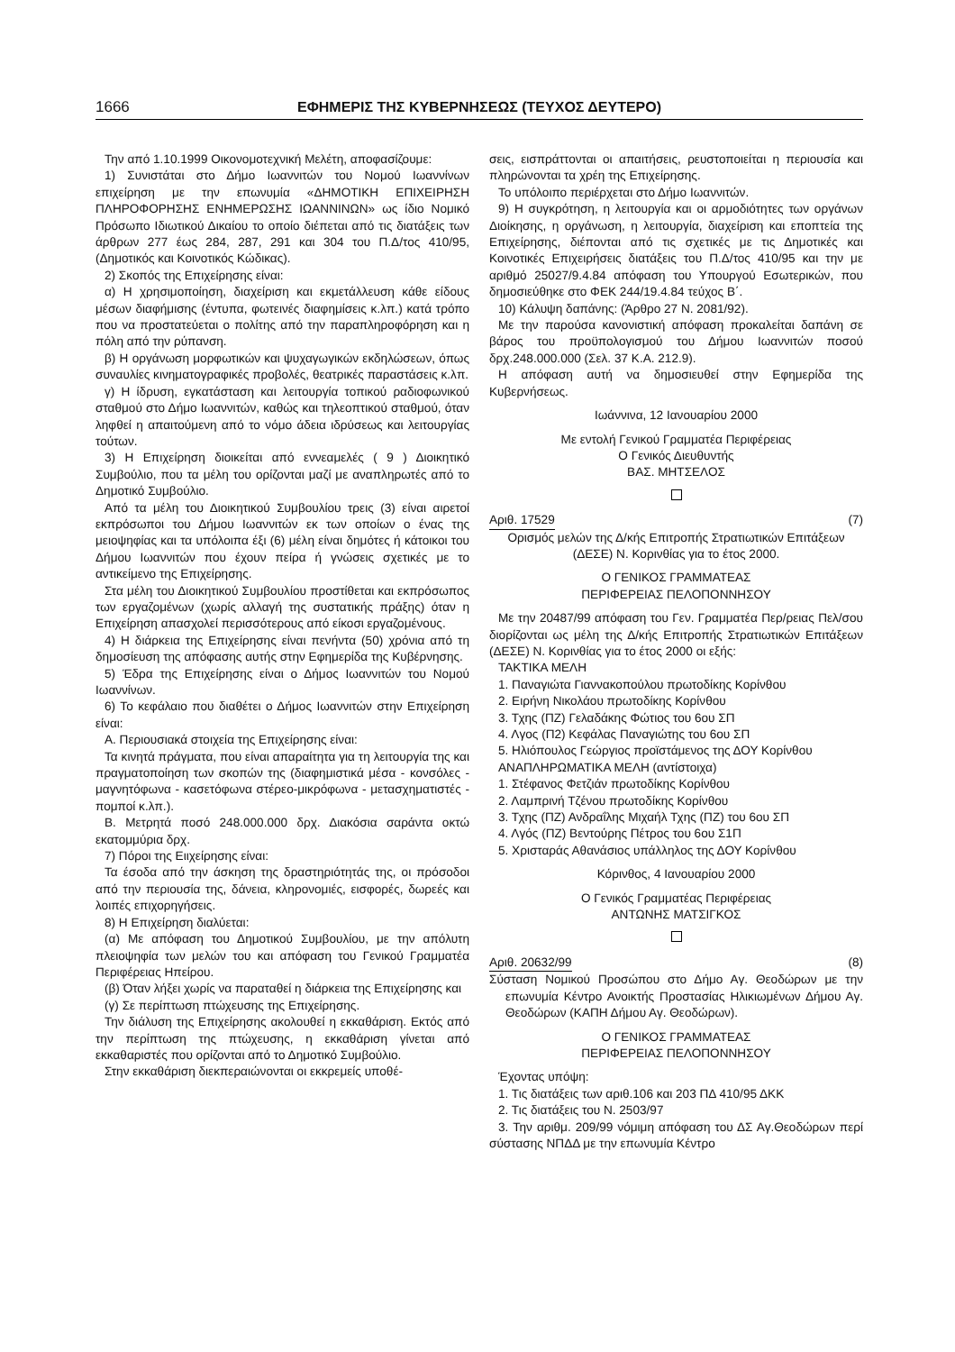1666 ΕΦΗΜΕΡΙΣ ΤΗΣ ΚΥΒΕΡΝΗΣΕΩΣ (ΤΕΥΧΟΣ ΔΕΥΤΕΡΟ)
Την από 1.10.1999 Οικονομοτεχνική Μελέτη, αποφασίζουμε:
1) Συνιστάται στο Δήμο Ιωαννιτών του Νομού Ιωαννίνων επιχείρηση με την επωνυμία «ΔΗΜΟΤΙΚΗ ΕΠΙΧΕΙΡΗΣΗ ΠΛΗΡΟΦΟΡΗΣΗΣ ΕΝΗΜΕΡΩΣΗΣ ΙΩΑΝΝΙΝΩΝ» ως ίδιο Νομικό Πρόσωπο Ιδιωτικού Δικαίου το οποίο διέπεται από τις διατάξεις των άρθρων 277 έως 284, 287, 291 και 304 του Π.Δ/τος 410/95, (Δημοτικός και Κοινοτικός Κώδικας).
2) Σκοπός της Επιχείρησης είναι:
α) Η χρησιμοποίηση, διαχείριση και εκμετάλλευση κάθε είδους μέσων διαφήμισης (έντυπα, φωτεινές διαφημίσεις κ.λπ.) κατά τρόπο που να προστατεύεται ο πολίτης από την παραπληροφόρηση και η πόλη από την ρύπανση.
β) Η οργάνωση μορφωτικών και ψυχαγωγικών εκδηλώσεων, όπως συναυλίες κινηματογραφικές προβολές, θεατρικές παραστάσεις κ.λπ.
γ) Η ίδρυση, εγκατάσταση και λειτουργία τοπικού ραδιοφωνικού σταθμού στο Δήμο Ιωαννιτών, καθώς και τηλεοπτικού σταθμού, όταν ληφθεί η απαιτούμενη από το νόμο άδεια ιδρύσεως και λειτουργίας τούτων.
3) Η Επιχείρηση διοικείται από εννεαμελές ( 9 ) Διοικητικό Συμβούλιο, που τα μέλη του ορίζονται μαζί με αναπληρωτές από το Δημοτικό Συμβούλιο.
Από τα μέλη του Διοικητικού Συμβουλίου τρεις (3) είναι αιρετοί εκπρόσωποι του Δήμου Ιωαννιτών εκ των οποίων ο ένας της μειοψηφίας και τα υπόλοιπα έξι (6) μέλη είναι δημότες ή κάτοικοι του Δήμου Ιωαννιτών που έχουν πείρα ή γνώσεις σχετικές με το αντικείμενο της Επιχείρησης.
Στα μέλη του Διοικητικού Συμβουλίου προστίθεται και εκπρόσωπος των εργαζομένων (χωρίς αλλαγή της συστατικής πράξης) όταν η Επιχείρηση απασχολεί περισσότερους από είκοσι εργαζομένους.
4) Η διάρκεια της Επιχείρησης είναι πενήντα (50) χρόνια από τη δημοσίευση της απόφασης αυτής στην Εφημερίδα της Κυβέρνησης.
5) Έδρα της Επιχείρησης είναι ο Δήμος Ιωαννιτών του Νομού Ιωαννίνων.
6) Το κεφάλαιο που διαθέτει ο Δήμος Ιωαννιτών στην Επιχείρηση είναι:
Α. Περιουσιακά στοιχεία της Επιχείρησης είναι:
Τα κινητά πράγματα, που είναι απαραίτητα για τη λειτουργία της και πραγματοποίηση των σκοπών της (διαφημιστικά μέσα - κονσόλες - μαγνητόφωνα - κασετόφωνα στέρεο-μικρόφωνα - μετασχηματιστές - πομποί κ.λπ.).
Β. Μετρητά ποσό 248.000.000 δρχ. Διακόσια σαράντα οκτώ εκατομμύρια δρχ.
7) Πόροι της Ειιχείρησης είναι:
Τα έσοδα από την άσκηση της δραστηριότητάς της, οι πρόσοδοι από την περιουσία της, δάνεια, κληρονομιές, εισφορές, δωρεές και λοιπές επιχορηγήσεις.
8) Η Επιχείρηση διαλύεται:
(α) Με απόφαση του Δημοτικού Συμβουλίου, με την απόλυτη πλειοψηφία των μελών του και απόφαση του Γενικού Γραμματέα Περιφέρειας Ηπείρου.
(β) Όταν λήξει χωρίς να παραταθεί η διάρκεια της Επιχείρησης και
(γ) Σε περίπτωση πτώχευσης της Επιχείρησης.
Την διάλυση της Επιχείρησης ακολουθεί η εκκαθάριση. Εκτός από την περίπτωση της πτώχευσης, η εκκαθάριση γίνεται από εκκαθαριστές που ορίζονται από το Δημοτικό Συμβούλιο.
Στην εκκαθάριση διεκπεραιώνονται οι εκκρεμείς υποθέ-
σεις, εισπράττονται οι απαιτήσεις, ρευστοποιείται η περιουσία και πληρώνονται τα χρέη της Επιχείρησης.
Το υπόλοιπο περιέρχεται στο Δήμο Ιωαννιτών.
9) Η συγκρότηση, η λειτουργία και οι αρμοδιότητες των οργάνων Διοίκησης, η οργάνωση, η λειτουργία, διαχείριση και εποπτεία της Επιχείρησης, διέπονται από τις σχετικές με τις Δημοτικές και Κοινοτικές Επιχειρήσεις διατάξεις του Π.Δ/τος 410/95 και την με αριθμό 25027/9.4.84 απόφαση του Υπουργού Εσωτερικών, που δημοσιεύθηκε στο ΦΕΚ 244/19.4.84 τεύχος Β΄.
10) Κάλυψη δαπάνης: (Άρθρο 27 Ν. 2081/92).
Με την παρούσα κανονιστική απόφαση προκαλείται δαπάνη σε βάρος του προϋπολογισμού του Δήμου Ιωαννιτών ποσού δρχ.248.000.000 (Σελ. 37 Κ.Α. 212.9).
Η απόφαση αυτή να δημοσιευθεί στην Εφημερίδα της Κυβερνήσεως.
Ιωάννινα, 12 Ιανουαρίου 2000
Με εντολή Γενικού Γραμματέα Περιφέρειας
Ο Γενικός Διευθυντής
ΒΑΣ. ΜΗΤΣΕΛΟΣ
Αριθ. 17529 (7)
Ορισμός μελών της Δ/κής Επιτροπής Στρατιωτικών Επιτάξεων (ΔΕΣΕ) Ν. Κορινθίας για το έτος 2000.
Ο ΓΕΝΙΚΟΣ ΓΡΑΜΜΑΤΕΑΣ
ΠΕΡΙΦΕΡΕΙΑΣ ΠΕΛΟΠΟΝΝΗΣΟΥ
Με την 20487/99 απόφαση του Γεν. Γραμματέα Περ/ρειας Πελ/σου διορίζονται ως μέλη της Δ/κής Επιτροπής Στρατιωτικών Επιτάξεων (ΔΕΣΕ) Ν. Κορινθίας για το έτος 2000 οι εξής:
ΤΑΚΤΙΚΑ ΜΕΛΗ
1. Παναγιώτα Γιαννακοπούλου πρωτοδίκης Κορίνθου
2. Ειρήνη Νικολάου πρωτοδίκης Κορίνθου
3. Τχης (ΠΖ) Γελαδάκης Φώτιος του 6ου ΣΠ
4. Λγος (Π2) Κεφάλας Παναγιώτης του 6ου ΣΠ
5. Ηλιόπουλος Γεώργιος προϊστάμενος της ΔΟΥ Κορίνθου
ΑΝΑΠΛΗΡΩΜΑΤΙΚΑ ΜΕΛΗ (αντίστοιχα)
1. Στέφανος Φετζιάν πρωτοδίκης Κορίνθου
2. Λαμπρινή Τζένου πρωτοδίκης Κορίνθου
3. Τχης (ΠΖ) Ανδραΐλης Μιχαήλ Τχης (ΠΖ) του 6ου ΣΠ
4. Λγός (ΠΖ) Βεντούρης Πέτρος του 6ου Σ1Π
5. Χρισταράς Αθανάσιος υπάλληλος της ΔΟΥ Κορίνθου
Κόρινθος, 4 Ιανουαρίου 2000
Ο Γενικός Γραμματέας Περιφέρειας
ΑΝΤΩΝΗΣ ΜΑΤΣΙΓΚΟΣ
Αριθ. 20632/99 (8)
Σύσταση Νομικού Προσώπου στο Δήμο Αγ. Θεοδώρων με την επωνυμία Κέντρο Ανοικτής Προστασίας Ηλικιωμένων Δήμου Αγ. Θεοδώρων (ΚΑΠΗ Δήμου Αγ. Θεοδώρων).
Ο ΓΕΝΙΚΟΣ ΓΡΑΜΜΑΤΕΑΣ
ΠΕΡΙΦΕΡΕΙΑΣ ΠΕΛΟΠΟΝΝΗΣΟΥ
Έχοντας υπόψη:
1. Τις διατάξεις των αριθ.106 και 203 ΠΔ 410/95 ΔΚΚ
2. Τις διατάξεις του Ν. 2503/97
3. Την αριθμ. 209/99 νόμιμη απόφαση του ΔΣ Αγ.Θεοδώρων περί σύστασης ΝΠΔΔ με την επωνυμία Κέντρο